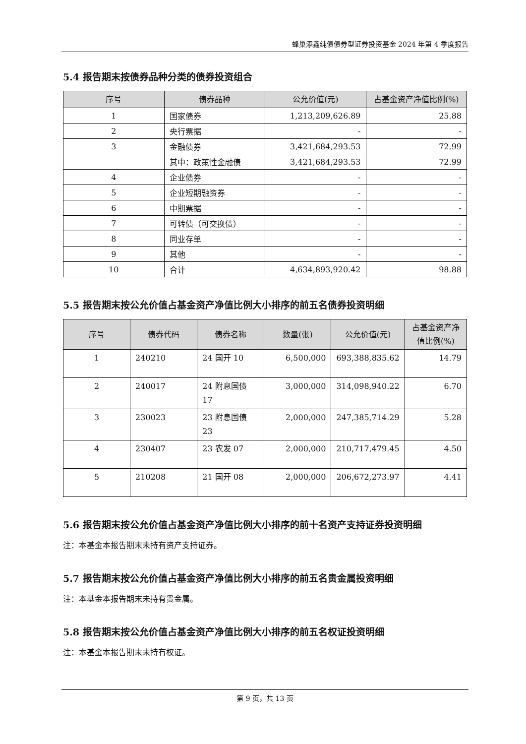蜂巢添鑫纯债债券型证券投资基金 2024 年第 4 季度报告
5.4 报告期末按债券品种分类的债券投资组合
| 序号 | 债券品种 | 公允价值(元) | 占基金资产净值比例(%) |
| --- | --- | --- | --- |
| 1 | 国家债券 | 1,213,209,626.89 | 25.88 |
| 2 | 央行票据 | - | - |
| 3 | 金融债券 | 3,421,684,293.53 | 72.99 |
| | 其中：政策性金融债 | 3,421,684,293.53 | 72.99 |
| 4 | 企业债券 | - | - |
| 5 | 企业短期融资券 | - | - |
| 6 | 中期票据 | - | - |
| 7 | 可转债（可交换债） | - | - |
| 8 | 同业存单 | - | - |
| 9 | 其他 | - | - |
| 10 | 合计 | 4,634,893,920.42 | 98.88 |
5.5 报告期末按公允价值占基金资产净值比例大小排序的前五名债券投资明细
| 序号 | 债券代码 | 债券名称 | 数量(张) | 公允价值(元) | 占基金资产净值比例(%) |
| --- | --- | --- | --- | --- | --- |
| 1 | 240210 | 24 国开 10 | 6,500,000 | 693,388,835.62 | 14.79 |
| 2 | 240017 | 24 附息国债 17 | 3,000,000 | 314,098,940.22 | 6.70 |
| 3 | 230023 | 23 附息国债 23 | 2,000,000 | 247,385,714.29 | 5.28 |
| 4 | 230407 | 23 农发 07 | 2,000,000 | 210,717,479.45 | 4.50 |
| 5 | 210208 | 21 国开 08 | 2,000,000 | 206,672,273.97 | 4.41 |
5.6 报告期末按公允价值占基金资产净值比例大小排序的前十名资产支持证券投资明细
注：本基金本报告期末未持有资产支持证券。
5.7 报告期末按公允价值占基金资产净值比例大小排序的前五名贵金属投资明细
注：本基金本报告期末未持有贵金属。
5.8 报告期末按公允价值占基金资产净值比例大小排序的前五名权证投资明细
注：本基金本报告期末未持有权证。
第 9 页，共 13 页